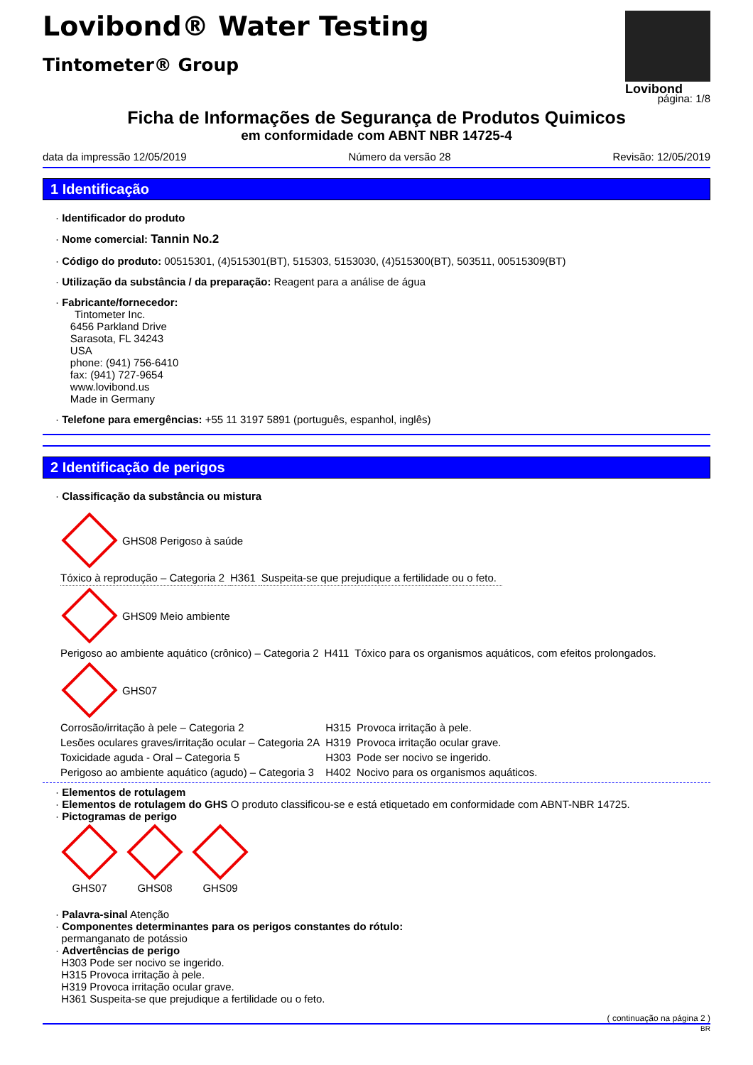Lovibond® Water Testing
Tintometer® Group
Lovibond
página: 1/8
Ficha de Informações de Segurança de Produtos Quimicos
em conformidade com ABNT NBR 14725-4
data da impressão 12/05/2019 Número da versão 28 Revisão: 12/05/2019
1 Identificação
· Identificador do produto
· Nome comercial: Tannin No.2
· Código do produto: 00515301, (4)515301(BT), 515303, 5153030, (4)515300(BT), 503511, 00515309(BT)
· Utilização da substância / da preparação: Reagent para a análise de água
· Fabricante/fornecedor:
Tintometer Inc.
6456 Parkland Drive
Sarasota, FL 34243
USA
phone: (941) 756-6410
fax: (941) 727-9654
www.lovibond.us
Made in Germany
· Telefone para emergências: +55 11 3197 5891 (português, espanhol, inglês)
2 Identificação de perigos
· Classificação da substância ou mistura
GHS08 Perigoso à saúde
| Tóxico à reprodução – Categoria 2 | H361 | Suspeita-se que prejudique a fertilidade ou o feto. |
GHS09 Meio ambiente
| Perigoso ao ambiente aquático (crônico) – Categoria 2 | H411 | Tóxico para os organismos aquáticos, com efeitos prolongados. |
GHS07
| Corrosão/irritação à pele – Categoria 2 | H315 | Provoca irritação à pele. |
| Lesões oculares graves/irritação ocular – Categoria 2A | H319 | Provoca irritação ocular grave. |
| Toxicidade aguda - Oral – Categoria 5 | H303 | Pode ser nocivo se ingerido. |
| Perigoso ao ambiente aquático (agudo) – Categoria 3 | H402 | Nocivo para os organismos aquáticos. |
· Elementos de rotulagem
· Elementos de rotulagem do GHS O produto classificou-se e está etiquetado em conformidade com ABNT-NBR 14725.
· Pictogramas de perigo
GHS07
GHS08
GHS09
· Palavra-sinal Atenção
· Componentes determinantes para os perigos constantes do rótulo:
permanganato de potássio
· Advertências de perigo
H303 Pode ser nocivo se ingerido.
H315 Provoca irritação à pele.
H319 Provoca irritação ocular grave.
H361 Suspeita-se que prejudique a fertilidade ou o feto.
( continuação na página 2 )
BR